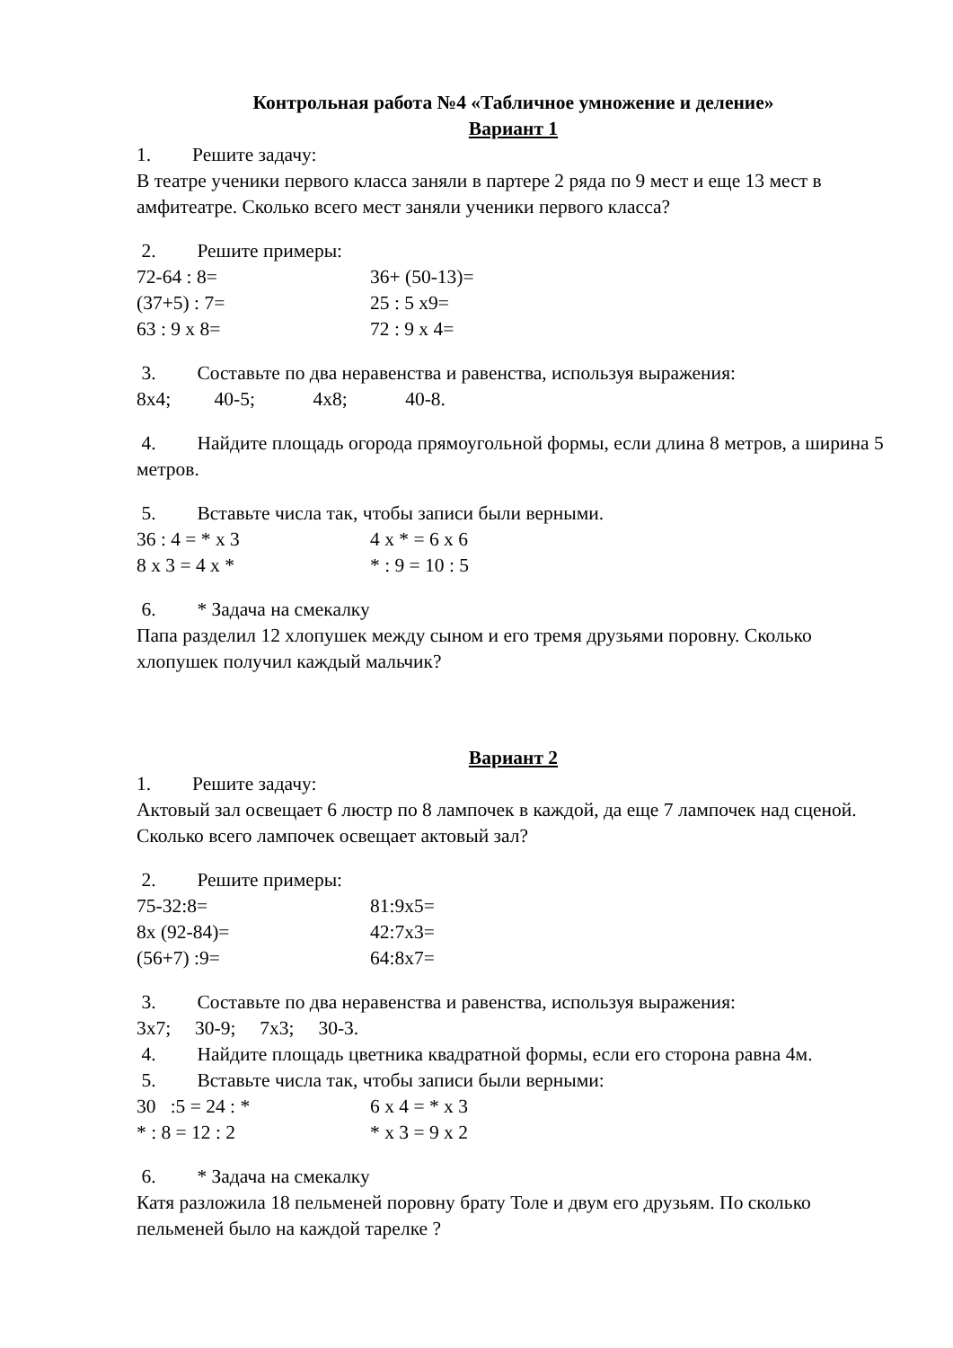Контрольная работа №4 «Табличное умножение и деление»
Вариант 1
1. Решите задачу:
В театре ученики первого класса заняли в партере 2 ряда по 9 мест и еще 13 мест в амфитеатре. Сколько всего мест заняли ученики первого класса?
2. Решите примеры:
72-64 : 8= 36+ (50-13)=
(37+5) : 7= 25 : 5 x9=
63 : 9 x 8= 72 : 9 x 4=
3. Составьте по два неравенства и равенства, используя выражения:
8x4; 40-5; 4x8; 40-8.
4. Найдите площадь огорода прямоугольной формы, если длина 8 метров, а ширина 5 метров.
5. Вставьте числа так, чтобы записи были верными.
36 : 4 = * x 3 4 x * = 6 x 6
8 x 3 = 4 x * * : 9 = 10 : 5
6. * Задача на смекалку
Папа разделил 12 хлопушек между сыном и его тремя друзьями поровну. Сколько хлопушек получил каждый мальчик?
Вариант 2
1. Решите задачу:
Актовый зал освещает 6 люстр по 8 лампочек в каждой, да еще 7 лампочек над сценой. Сколько всего лампочек освещает актовый зал?
2. Решите примеры:
75-32:8= 81:9x5=
8x (92-84)= 42:7x3=
(56+7) :9= 64:8x7=
3. Составьте по два неравенства и равенства, используя выражения:
3x7; 30-9; 7x3; 30-3.
4. Найдите площадь цветника квадратной формы, если его сторона равна 4м.
5. Вставьте числа так, чтобы записи были верными:
30 :5 = 24 : * 6 x 4 = * x 3
* : 8 = 12 : 2 * x 3 = 9 x 2
6. * Задача на смекалку
Катя разложила 18 пельменей поровну брату Толе и двум его друзьям. По сколько пельменей было на каждой тарелке ?